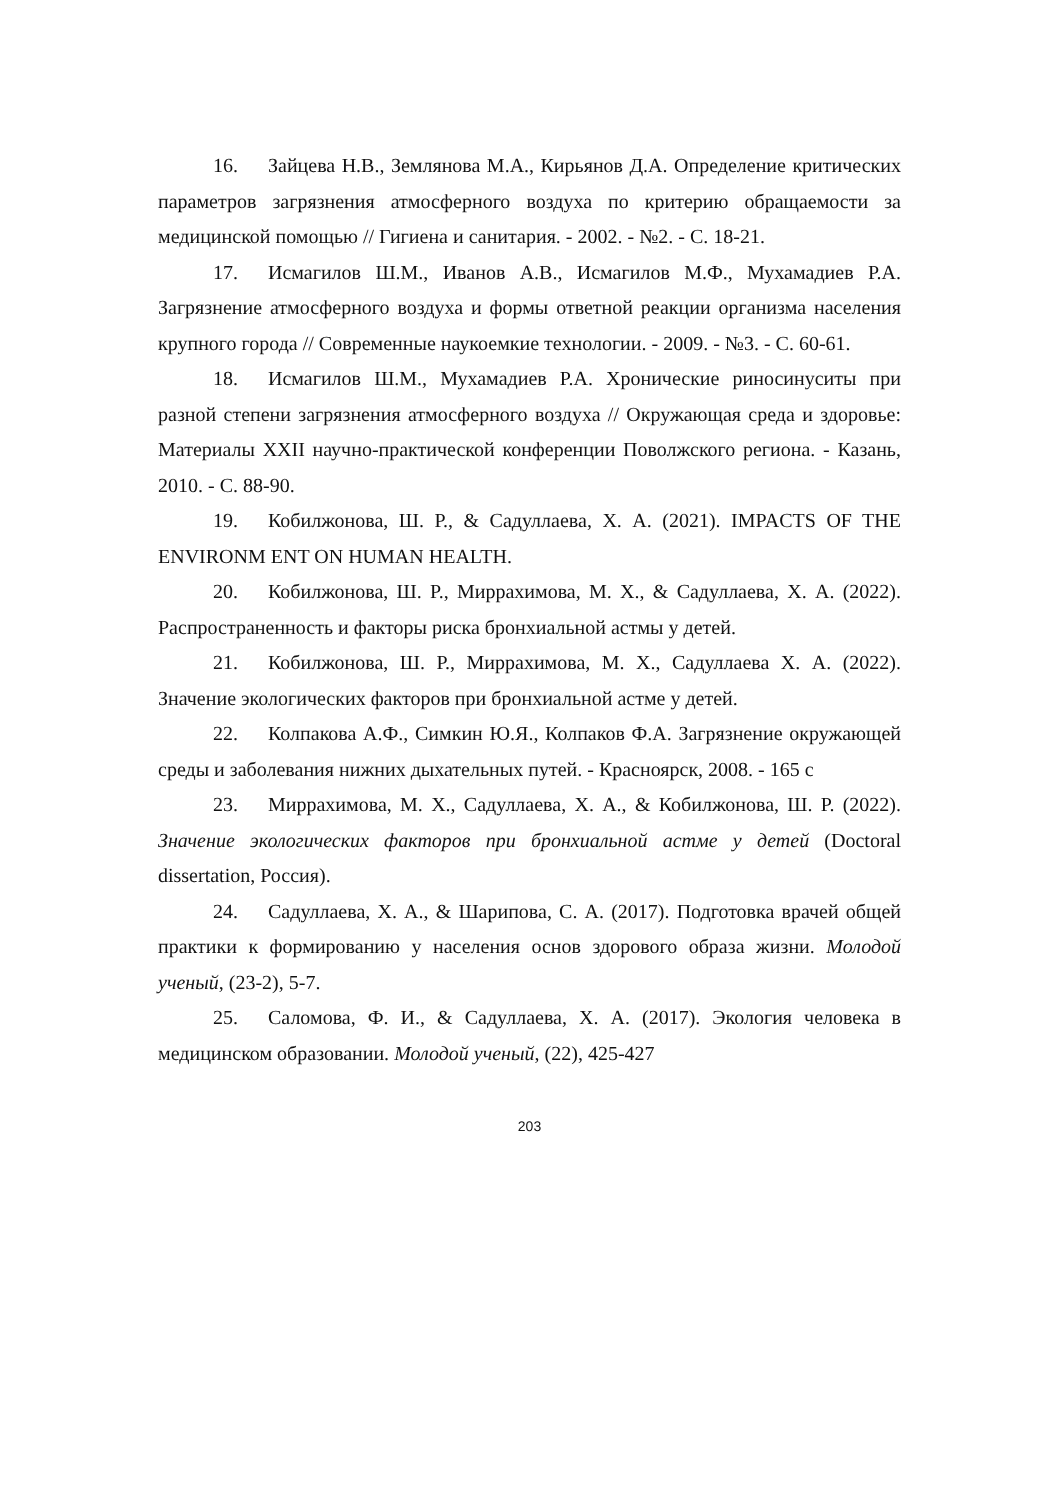16. Зайцева Н.В., Землянова М.А., Кирьянов Д.А. Определение критических параметров загрязнения атмосферного воздуха по критерию обращаемости за медицинской помощью // Гигиена и санитария. - 2002. - №2. - С. 18-21.
17. Исмагилов Ш.М., Иванов А.В., Исмагилов М.Ф., Мухамадиев Р.А. Загрязнение атмосферного воздуха и формы ответной реакции организма населения крупного города // Современные наукоемкие технологии. - 2009. - №3. - С. 60-61.
18. Исмагилов Ш.М., Мухамадиев Р.А. Хронические риносинуситы при разной степени загрязнения атмосферного воздуха // Окружающая среда и здоровье: Материалы XXII научно-практической конференции Поволжского региона. - Казань, 2010. - С. 88-90.
19. Кобилжонова, Ш. Р., & Садуллаева, Х. А. (2021). IMPACTS OF THE ENVIRONM ENT ON HUMAN HEALTH.
20. Кобилжонова, Ш. Р., Миррахимова, М. Х., & Садуллаева, Х. А. (2022). Распространенность и факторы риска бронхиальной астмы у детей.
21. Кобилжонова, Ш. Р., Миррахимова, М. Х., Садуллаева Х. А. (2022). Значение экологических факторов при бронхиальной астме у детей.
22. Колпакова А.Ф., Симкин Ю.Я., Колпаков Ф.А. Загрязнение окружающей среды и заболевания нижних дыхательных путей. - Красноярск, 2008. - 165 с
23. Миррахимова, М. Х., Садуллаева, Х. А., & Кобилжонова, Ш. Р. (2022). Значение экологических факторов при бронхиальной астме у детей (Doctoral dissertation, Россия).
24. Садуллаева, Х. А., & Шарипова, С. А. (2017). Подготовка врачей общей практики к формированию у населения основ здорового образа жизни. Молодой ученый, (23-2), 5-7.
25. Саломова, Ф. И., & Садуллаева, Х. А. (2017). Экология человека в медицинском образовании. Молодой ученый, (22), 425-427
203